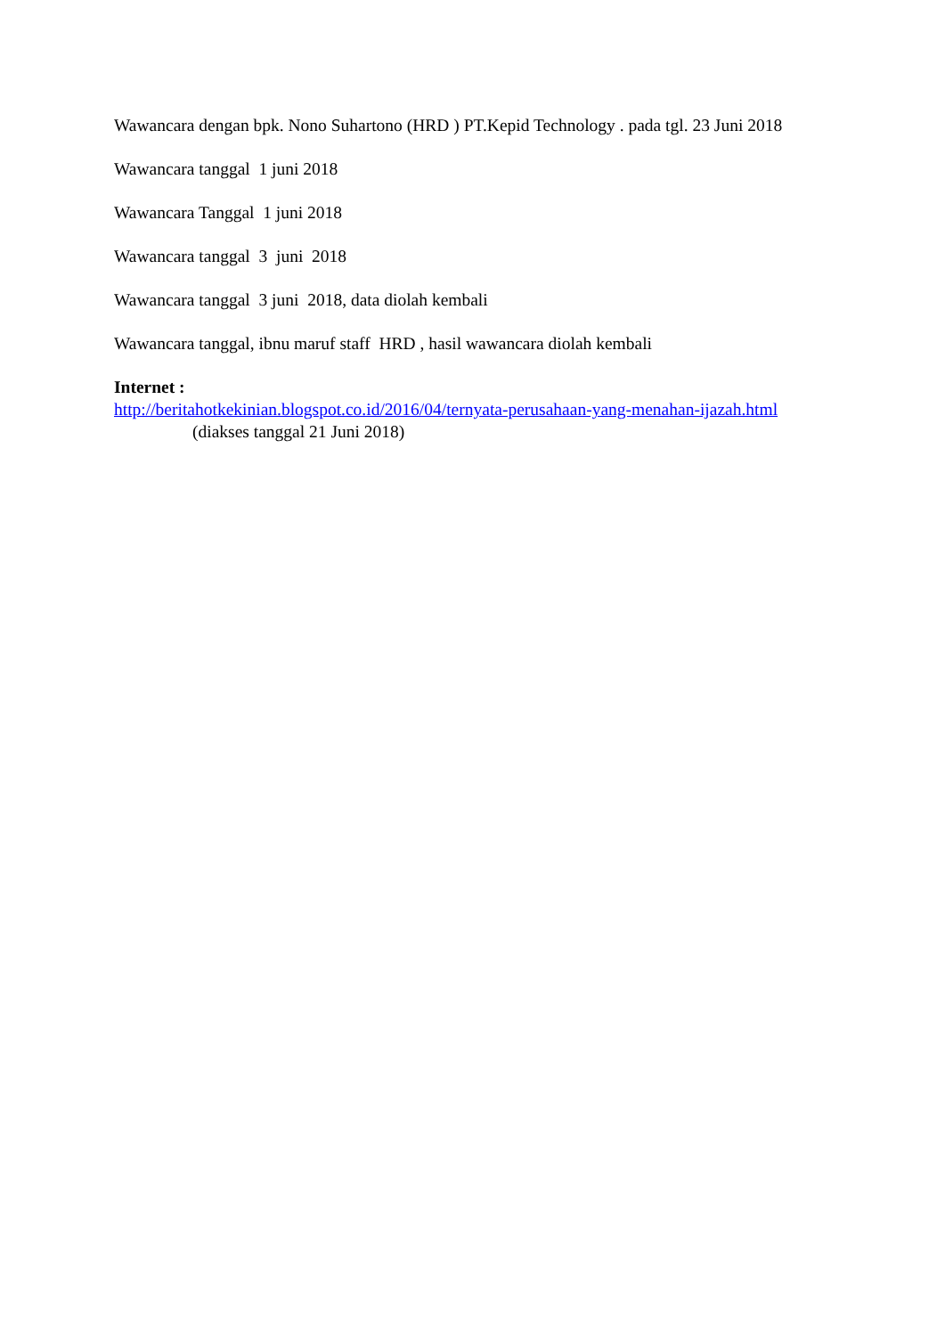Wawancara dengan bpk. Nono Suhartono (HRD ) PT.Kepid Technology . pada tgl. 23 Juni 2018
Wawancara tanggal 1 juni 2018
Wawancara Tanggal 1 juni 2018
Wawancara tanggal 3 juni 2018
Wawancara tanggal 3 juni 2018, data diolah kembali
Wawancara tanggal, ibnu maruf staff HRD , hasil wawancara diolah kembali
Internet :
http://beritahotkekinian.blogspot.co.id/2016/04/ternyata-perusahaan-yang-menahan-ijazah.html (diakses tanggal 21 Juni 2018)